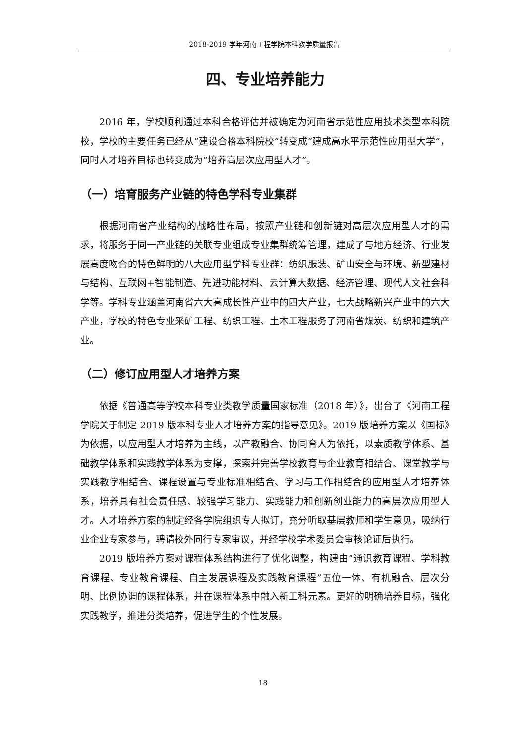2018-2019 学年河南工程学院本科教学质量报告
四、专业培养能力
2016 年，学校顺利通过本科合格评估并被确定为河南省示范性应用技术类型本科院校，学校的主要任务已经从“建设合格本科院校”转变成“建成高水平示范性应用型大学”，同时人才培养目标也转变成为“培养高层次应用型人才”。
（一）培育服务产业链的特色学科专业集群
根据河南省产业结构的战略性布局，按照产业链和创新链对高层次应用型人才的需求，将服务于同一产业链的关联专业组成专业集群统筹管理，建成了与地方经济、行业发展高度吻合的特色鲜明的八大应用型学科专业群：纺织服装、矿山安全与环境、新型建材与结构、互联网+智能制造、先进功能材料、云计算大数据、经济管理、现代人文社会科学等。学科专业涵盖河南省六大高成长性产业中的四大产业，七大战略新兴产业中的六大产业，学校的特色专业采矿工程、纺织工程、土木工程服务了河南省煤炭、纺织和建筑产业。
（二）修订应用型人才培养方案
依据《普通高等学校本科专业类教学质量国家标准（2018 年）》，出台了《河南工程学院关于制定 2019 版本科专业人才培养方案的指导意见》。2019 版培养方案以《国标》为依据，以应用型人才培养为主线，以产教融合、协同育人为依托，以素质教学体系、基础教学体系和实践教学体系为支撑，探索并完善学校教育与企业教育相结合、课堂教学与实践教学相结合、课程设置与专业标准相结合、学习与工作相结合的应用型人才培养体系，培养具有社会责任感、较强学习能力、实践能力和创新创业能力的高层次应用型人才。人才培养方案的制定经各学院组织专人拟订，充分听取基层教师和学生意见，吸纳行业企业专家参与，聘请校外同行专家审议，并经学校学术委员会审核论证后执行。
2019 版培养方案对课程体系结构进行了优化调整，构建由“通识教育课程、学科教育课程、专业教育课程、自主发展课程及实践教育课程”五位一体、有机融合、层次分明、比例协调的课程体系，并在课程体系中融入新工科元素。更好的明确培养目标，强化实践教学，推进分类培养，促进学生的个性发展。
18